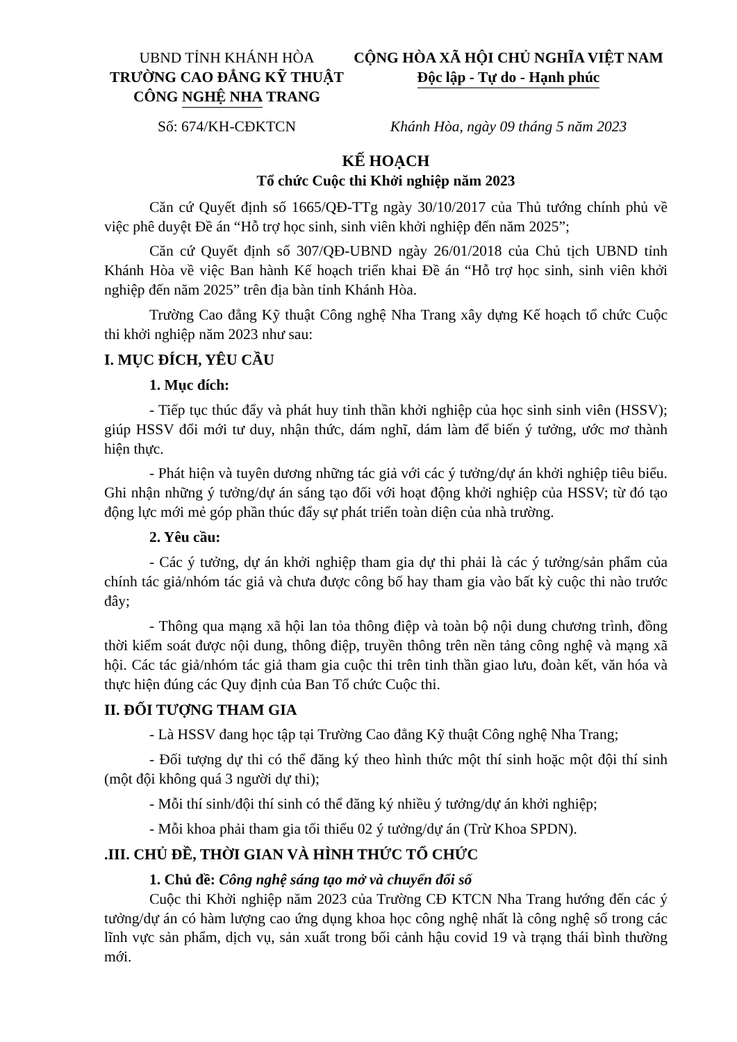UBND TỈNH KHÁNH HÒA
TRƯỜNG CAO ĐẲNG KỸ THUẬT
CÔNG NGHỆ NHA TRANG
CỘNG HÒA XÃ HỘI CHỦ NGHĨA VIỆT NAM
Độc lập - Tự do - Hạnh phúc
Số: 674/KH-CĐKTCN Khánh Hòa, ngày 09 tháng 5 năm 2023
KẾ HOẠCH
Tổ chức Cuộc thi Khởi nghiệp năm 2023
Căn cứ Quyết định số 1665/QĐ-TTg ngày 30/10/2017 của Thủ tướng chính phủ về việc phê duyệt Đề án “Hỗ trợ học sinh, sinh viên khởi nghiệp đến năm 2025”;
Căn cứ Quyết định số 307/QĐ-UBND ngày 26/01/2018 của Chủ tịch UBND tỉnh Khánh Hòa về việc Ban hành Kế hoạch triển khai Đề án “Hỗ trợ học sinh, sinh viên khởi nghiệp đến năm 2025” trên địa bàn tỉnh Khánh Hòa.
Trường Cao đẳng Kỹ thuật Công nghệ Nha Trang xây dựng Kế hoạch tổ chức Cuộc thi khởi nghiệp năm 2023 như sau:
I. MỤC ĐÍCH, YÊU CẦU
1. Mục đích:
- Tiếp tục thúc đẩy và phát huy tinh thần khởi nghiệp của học sinh sinh viên (HSSV); giúp HSSV đổi mới tư duy, nhận thức, dám nghĩ, dám làm để biến ý tưởng, ước mơ thành hiện thực.
- Phát hiện và tuyên dương những tác giả với các ý tưởng/dự án khởi nghiệp tiêu biểu. Ghi nhận những ý tưởng/dự án sáng tạo đối với hoạt động khởi nghiệp của HSSV; từ đó tạo động lực mới mẻ góp phần thúc đẩy sự phát triển toàn diện của nhà trường.
2. Yêu cầu:
- Các ý tưởng, dự án khởi nghiệp tham gia dự thi phải là các ý tưởng/sản phẩm của chính tác giả/nhóm tác giả và chưa được công bố hay tham gia vào bất kỳ cuộc thi nào trước đây;
- Thông qua mạng xã hội lan tỏa thông điệp và toàn bộ nội dung chương trình, đồng thời kiểm soát được nội dung, thông điệp, truyền thông trên nền tảng công nghệ và mạng xã hội. Các tác giả/nhóm tác giả tham gia cuộc thi trên tinh thần giao lưu, đoàn kết, văn hóa và thực hiện đúng các Quy định của Ban Tổ chức Cuộc thi.
II. ĐỐI TƯỢNG THAM GIA
- Là HSSV đang học tập tại Trường Cao đẳng Kỹ thuật Công nghệ Nha Trang;
- Đối tượng dự thi có thể đăng ký theo hình thức một thí sinh hoặc một đội thí sinh (một đội không quá 3 người dự thi);
- Mỗi thí sinh/đội thí sinh có thể đăng ký nhiều ý tưởng/dự án khởi nghiệp;
- Mỗi khoa phải tham gia tối thiểu 02 ý tưởng/dự án (Trừ Khoa SPDN).
.III. CHỦ ĐỀ, THỜI GIAN VÀ HÌNH THỨC TỔ CHỨC
1. Chủ đề: Công nghệ sáng tạo mở và chuyển đổi số
Cuộc thi Khởi nghiệp năm 2023 của Trường CĐ KTCN Nha Trang hướng đến các ý tưởng/dự án có hàm lượng cao ứng dụng khoa học công nghệ nhất là công nghệ số trong các lĩnh vực sản phẩm, dịch vụ, sản xuất trong bối cảnh hậu covid 19 và trạng thái bình thường mới.